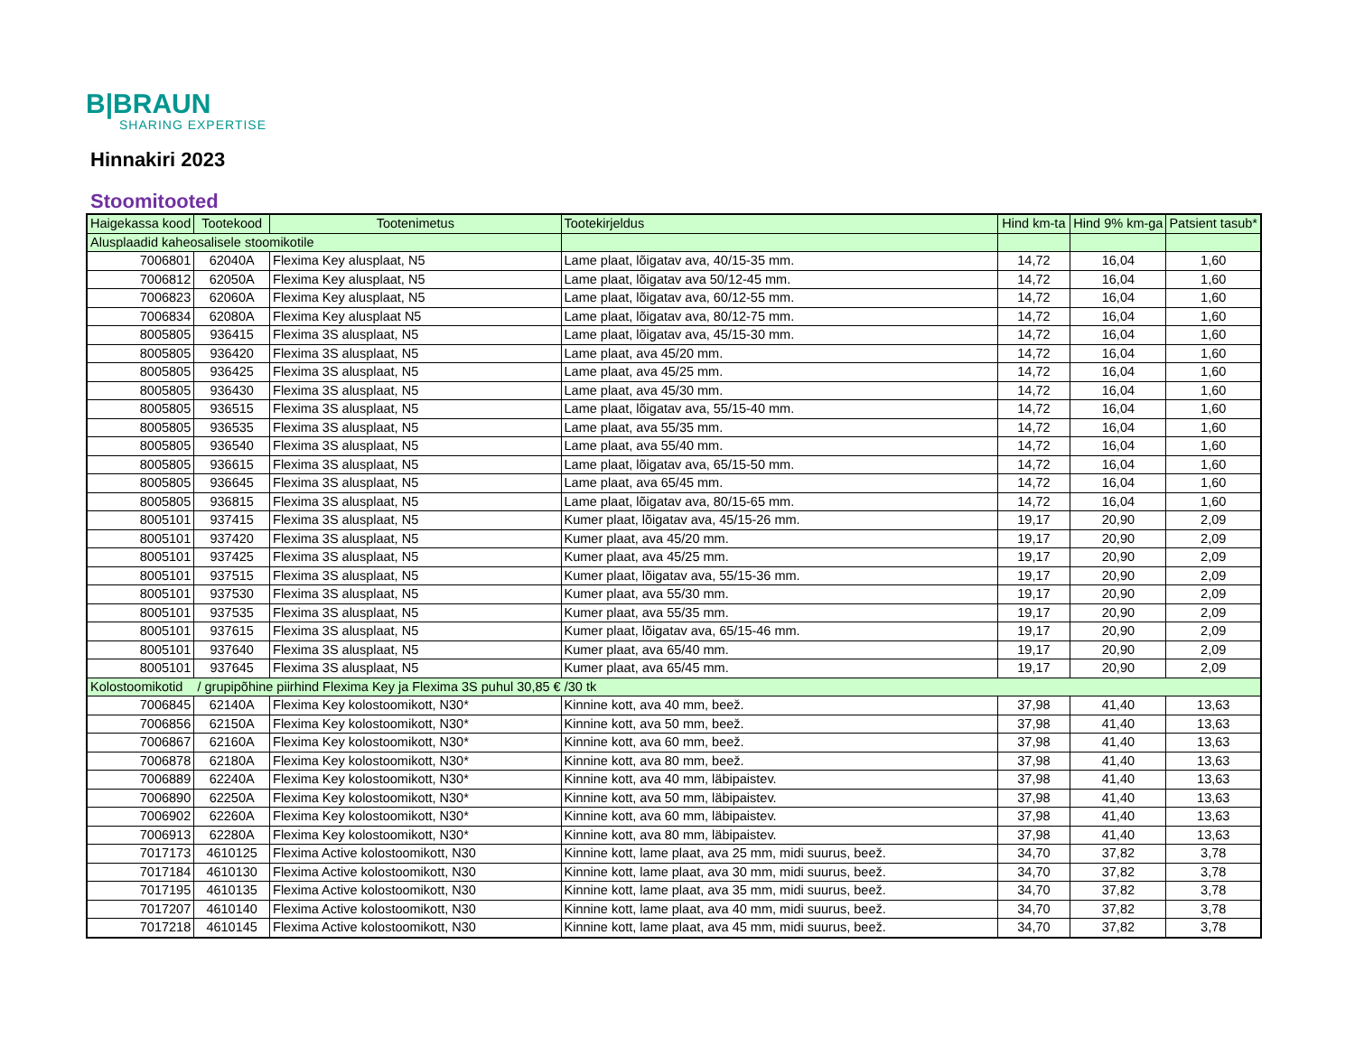B|BRAUN
SHARING EXPERTISE
Hinnakiri 2023
Stoomitooted
| Haigekassa kood | Tootekood | Tootenimetus | Tootekirjeldus | Hind km-ta | Hind 9% km-ga | Patsient tasub* |
| --- | --- | --- | --- | --- | --- | --- |
| Alusplaadid kaheosalisele stoomikotile | | | | | | |
| 7006801 | 62040A | Flexima Key alusplaat, N5 | Lame plaat, lõigatav ava, 40/15-35 mm. | 14,72 | 16,04 | 1,60 |
| 7006812 | 62050A | Flexima Key alusplaat, N5 | Lame plaat, lõigatav ava 50/12-45 mm. | 14,72 | 16,04 | 1,60 |
| 7006823 | 62060A | Flexima Key alusplaat, N5 | Lame plaat, lõigatav ava, 60/12-55 mm. | 14,72 | 16,04 | 1,60 |
| 7006834 | 62080A | Flexima Key alusplaat N5 | Lame plaat, lõigatav ava, 80/12-75 mm. | 14,72 | 16,04 | 1,60 |
| 8005805 | 936415 | Flexima 3S alusplaat, N5 | Lame plaat, lõigatav ava, 45/15-30 mm. | 14,72 | 16,04 | 1,60 |
| 8005805 | 936420 | Flexima 3S alusplaat, N5 | Lame plaat, ava 45/20 mm. | 14,72 | 16,04 | 1,60 |
| 8005805 | 936425 | Flexima 3S alusplaat, N5 | Lame plaat, ava 45/25 mm. | 14,72 | 16,04 | 1,60 |
| 8005805 | 936430 | Flexima 3S alusplaat, N5 | Lame plaat, ava 45/30 mm. | 14,72 | 16,04 | 1,60 |
| 8005805 | 936515 | Flexima 3S alusplaat, N5 | Lame plaat, lõigatav ava, 55/15-40 mm. | 14,72 | 16,04 | 1,60 |
| 8005805 | 936535 | Flexima 3S alusplaat, N5 | Lame plaat, ava 55/35 mm. | 14,72 | 16,04 | 1,60 |
| 8005805 | 936540 | Flexima 3S alusplaat, N5 | Lame plaat, ava 55/40 mm. | 14,72 | 16,04 | 1,60 |
| 8005805 | 936615 | Flexima 3S alusplaat, N5 | Lame plaat, lõigatav ava, 65/15-50 mm. | 14,72 | 16,04 | 1,60 |
| 8005805 | 936645 | Flexima 3S alusplaat, N5 | Lame plaat, ava 65/45 mm. | 14,72 | 16,04 | 1,60 |
| 8005805 | 936815 | Flexima 3S alusplaat, N5 | Lame plaat, lõigatav ava, 80/15-65 mm. | 14,72 | 16,04 | 1,60 |
| 8005101 | 937415 | Flexima 3S alusplaat, N5 | Kumer plaat, lõigatav ava, 45/15-26 mm. | 19,17 | 20,90 | 2,09 |
| 8005101 | 937420 | Flexima 3S alusplaat, N5 | Kumer plaat, ava 45/20 mm. | 19,17 | 20,90 | 2,09 |
| 8005101 | 937425 | Flexima 3S alusplaat, N5 | Kumer plaat, ava 45/25 mm. | 19,17 | 20,90 | 2,09 |
| 8005101 | 937515 | Flexima 3S alusplaat, N5 | Kumer plaat, lõigatav ava, 55/15-36 mm. | 19,17 | 20,90 | 2,09 |
| 8005101 | 937530 | Flexima 3S alusplaat, N5 | Kumer plaat, ava 55/30 mm. | 19,17 | 20,90 | 2,09 |
| 8005101 | 937535 | Flexima 3S alusplaat, N5 | Kumer plaat, ava 55/35 mm. | 19,17 | 20,90 | 2,09 |
| 8005101 | 937615 | Flexima 3S alusplaat, N5 | Kumer plaat, lõigatav ava, 65/15-46 mm. | 19,17 | 20,90 | 2,09 |
| 8005101 | 937640 | Flexima 3S alusplaat, N5 | Kumer plaat, ava 65/40 mm. | 19,17 | 20,90 | 2,09 |
| 8005101 | 937645 | Flexima 3S alusplaat, N5 | Kumer plaat, ava 65/45 mm. | 19,17 | 20,90 | 2,09 |
| Kolostoomikotid / grupipõhine piirhind Flexima Key ja Flexima 3S puhul 30,85 € /30 tk | | | | | | |
| 7006845 | 62140A | Flexima Key kolostoomikott, N30* | Kinnine kott, ava 40 mm, beež. | 37,98 | 41,40 | 13,63 |
| 7006856 | 62150A | Flexima Key kolostoomikott, N30* | Kinnine kott, ava 50 mm, beež. | 37,98 | 41,40 | 13,63 |
| 7006867 | 62160A | Flexima Key kolostoomikott, N30* | Kinnine kott, ava 60 mm, beež. | 37,98 | 41,40 | 13,63 |
| 7006878 | 62180A | Flexima Key kolostoomikott, N30* | Kinnine kott, ava 80 mm, beež. | 37,98 | 41,40 | 13,63 |
| 7006889 | 62240A | Flexima Key kolostoomikott, N30* | Kinnine kott, ava 40 mm, läbipaistev. | 37,98 | 41,40 | 13,63 |
| 7006890 | 62250A | Flexima Key kolostoomikott, N30* | Kinnine kott, ava 50 mm, läbipaistev. | 37,98 | 41,40 | 13,63 |
| 7006902 | 62260A | Flexima Key kolostoomikott, N30* | Kinnine kott, ava 60 mm, läbipaistev. | 37,98 | 41,40 | 13,63 |
| 7006913 | 62280A | Flexima Key kolostoomikott, N30* | Kinnine kott, ava 80 mm, läbipaistev. | 37,98 | 41,40 | 13,63 |
| 7017173 | 4610125 | Flexima Active kolostoomikott, N30 | Kinnine kott, lame plaat, ava 25 mm, midi suurus, beež. | 34,70 | 37,82 | 3,78 |
| 7017184 | 4610130 | Flexima Active kolostoomikott, N30 | Kinnine kott, lame plaat, ava 30 mm, midi suurus, beež. | 34,70 | 37,82 | 3,78 |
| 7017195 | 4610135 | Flexima Active kolostoomikott, N30 | Kinnine kott, lame plaat, ava 35 mm, midi suurus, beež. | 34,70 | 37,82 | 3,78 |
| 7017207 | 4610140 | Flexima Active kolostoomikott, N30 | Kinnine kott, lame plaat, ava 40 mm, midi suurus, beež. | 34,70 | 37,82 | 3,78 |
| 7017218 | 4610145 | Flexima Active kolostoomikott, N30 | Kinnine kott, lame plaat, ava 45 mm, midi suurus, beež. | 34,70 | 37,82 | 3,78 |